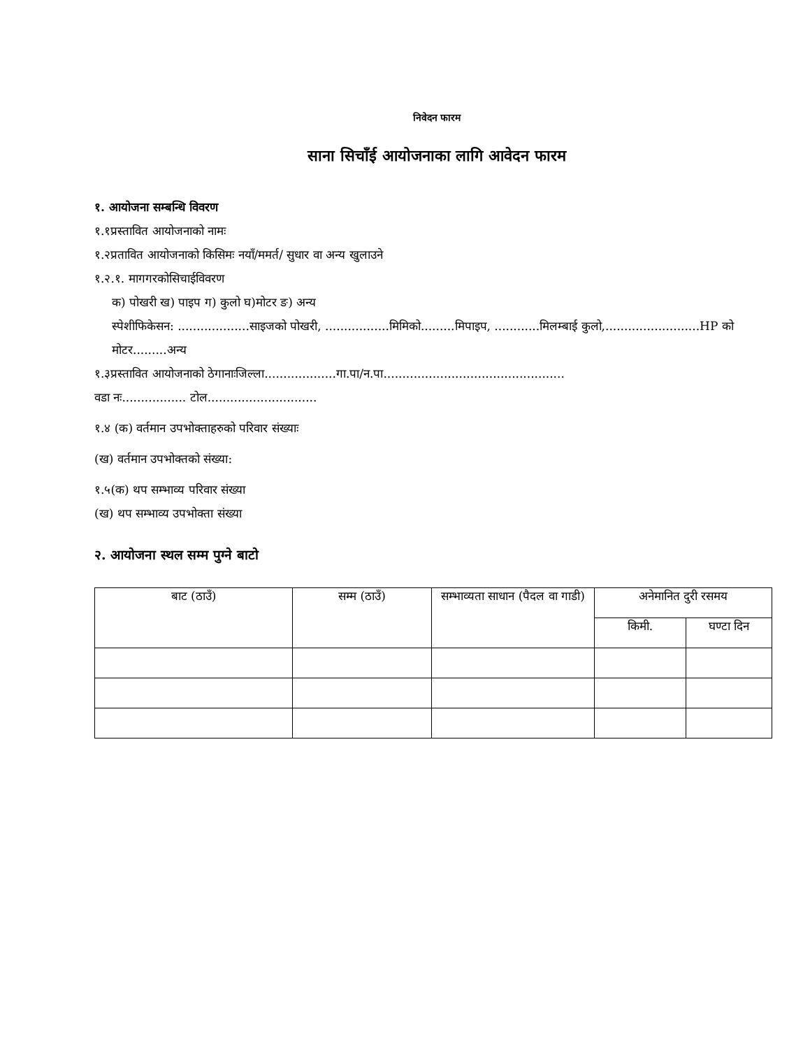निवेदन फारम
साना सिचाँई आयोजनाका लागि आवेदन फारम
१. आयोजना सम्बन्धि विवरण
१.१प्रस्तावित आयोजनाको नामः
१.२प्रतावित आयोजनाको किसिमः नयाँ/ममर्त/ सुधार वा अन्य खुलाउने
१.२.१. मागगरकोसिचाईविवरण
क) पोखरी ख) पाइप ग) कुलो घ)मोटर ङ) अन्य
स्पेशीफिकेसन: ...................साइजको पोखरी, .................मिमिको.........मिपाइप, ............मिलम्बाई कुलो,.........................HP को मोटर.........अन्य
१.३प्रस्तावित आयोजनाको ठेगानाःजिल्ला...................गा.पा/न.पा................................................
वडा नः................. टोल.............................
१.४ (क) वर्तमान उपभोक्ताहरुको परिवार संख्याः
(ख) वर्तमान उपभोक्तको संख्या:
१.५(क) थप सम्भाव्य परिवार संख्या
(ख) थप सम्भाव्य उपभोक्ता संख्या
२. आयोजना स्थल सम्म पुग्ने बाटो
| बाट (ठाउँ) | सम्म (ठाउँ) | सम्भाव्यता साधान (पैदल वा गाडी) | अनेमानित दुरी रसमय | |
| --- | --- | --- | --- | --- |
| | | | किमी. | घण्टा दिन |